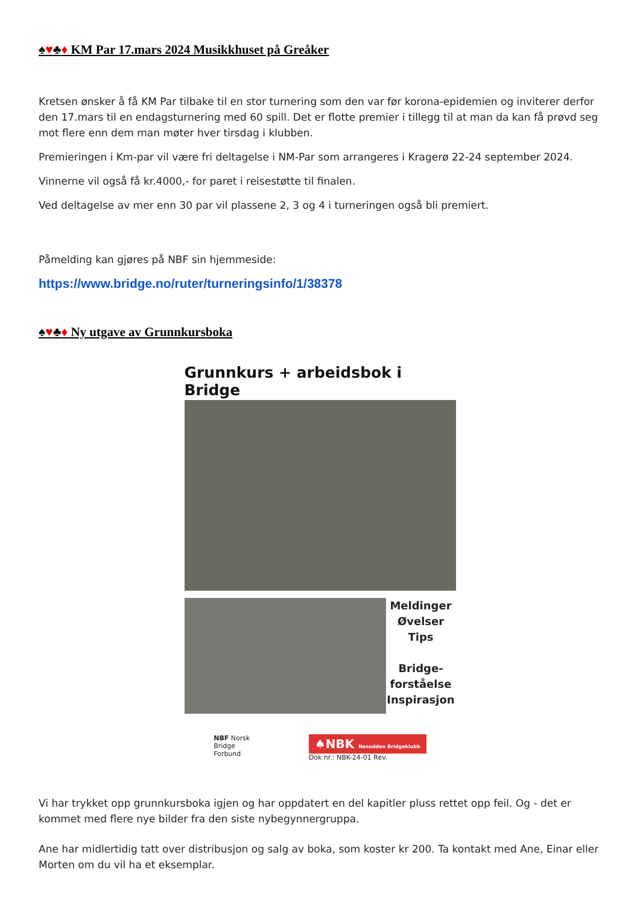♠♥♣♦ KM Par 17.mars 2024 Musikkhuset på Greåker
Kretsen ønsker å få KM Par tilbake til en stor turnering som den var før korona-epidemien og inviterer derfor den 17.mars til en endagsturnering med 60 spill. Det er flotte premier i tillegg til at man da kan få prøvd seg mot flere enn dem man møter hver tirsdag i klubben.
Premieringen i Km-par vil være fri deltagelse i NM-Par som arrangeres i Kragerø 22-24 september 2024.
Vinnerne vil også få kr.4000,- for paret i reisestøtte til finalen.
Ved deltagelse av mer enn 30 par vil plassene 2, 3 og 4 i turneringen også bli premiert.
Påmelding kan gjøres på NBF sin hjemmeside:
https://www.bridge.no/ruter/turneringsinfo/1/38378
♠♥♣♦ Ny utgave av Grunnkursboka
Grunnkurs + arbeidsbok i Bridge
Meldinger
Øvelser
Tips
Bridge-
forståelse
Inspirasjon
NBF Norsk
Bridge
Forbund
♠NBK Nesodden Bridgeklubb
Dok nr.: NBK-24-01 Rev.
Vi har trykket opp grunnkursboka igjen og har oppdatert en del kapitler pluss rettet opp feil. Og - det er kommet med flere nye bilder fra den siste nybegynnergruppa.
Ane har midlertidig tatt over distribusjon og salg av boka, som koster kr 200. Ta kontakt med Ane, Einar eller Morten om du vil ha et eksemplar.